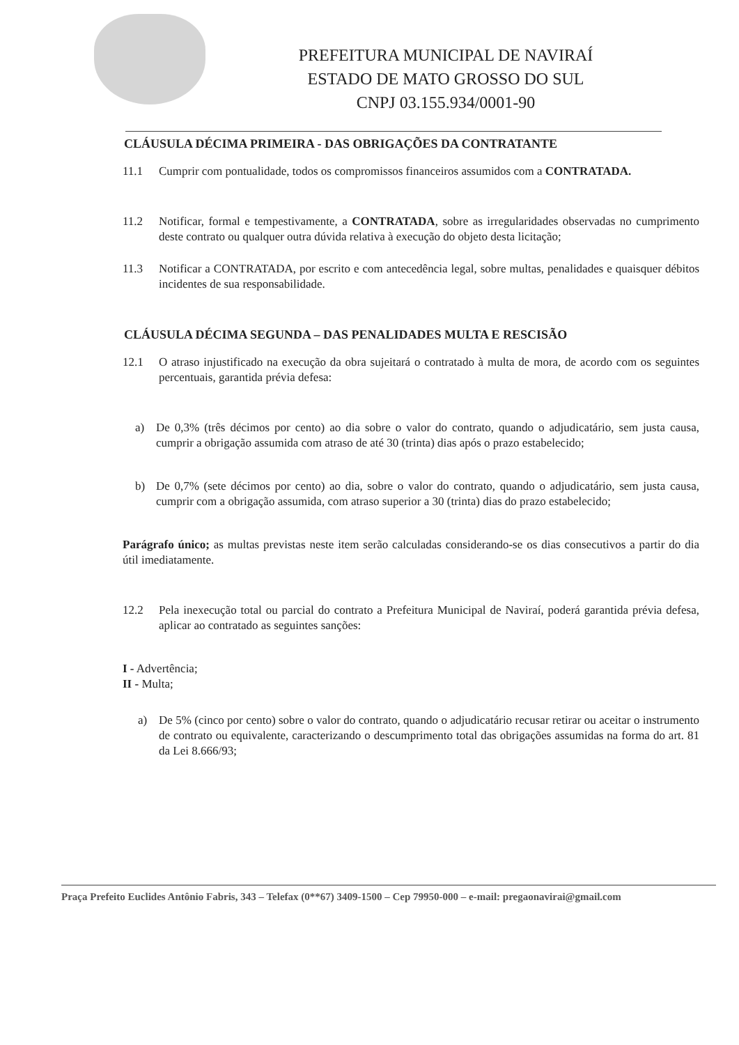PREFEITURA MUNICIPAL DE NAVIRAÍ
ESTADO DE MATO GROSSO DO SUL
CNPJ 03.155.934/0001-90
CLÁUSULA DÉCIMA PRIMEIRA - DAS OBRIGAÇÕES DA CONTRATANTE
11.1 Cumprir com pontualidade, todos os compromissos financeiros assumidos com a CONTRATADA.
11.2 Notificar, formal e tempestivamente, a CONTRATADA, sobre as irregularidades observadas no cumprimento deste contrato ou qualquer outra dúvida relativa à execução do objeto desta licitação;
11.3 Notificar a CONTRATADA, por escrito e com antecedência legal, sobre multas, penalidades e quaisquer débitos incidentes de sua responsabilidade.
CLÁUSULA DÉCIMA SEGUNDA – DAS PENALIDADES MULTA E RESCISÃO
12.1 O atraso injustificado na execução da obra sujeitará o contratado à multa de mora, de acordo com os seguintes percentuais, garantida prévia defesa:
a) De 0,3% (três décimos por cento) ao dia sobre o valor do contrato, quando o adjudicatário, sem justa causa, cumprir a obrigação assumida com atraso de até 30 (trinta) dias após o prazo estabelecido;
b) De 0,7% (sete décimos por cento) ao dia, sobre o valor do contrato, quando o adjudicatário, sem justa causa, cumprir com a obrigação assumida, com atraso superior a 30 (trinta) dias do prazo estabelecido;
Parágrafo único; as multas previstas neste item serão calculadas considerando-se os dias consecutivos a partir do dia útil imediatamente.
12.2 Pela inexecução total ou parcial do contrato a Prefeitura Municipal de Naviraí, poderá garantida prévia defesa, aplicar ao contratado as seguintes sanções:
I - Advertência;
II - Multa;
a) De 5% (cinco por cento) sobre o valor do contrato, quando o adjudicatário recusar retirar ou aceitar o instrumento de contrato ou equivalente, caracterizando o descumprimento total das obrigações assumidas na forma do art. 81 da Lei 8.666/93;
Praça Prefeito Euclides Antônio Fabris, 343 – Telefax (0**67) 3409-1500 – Cep 79950-000 – e-mail: pregaonavirai@gmail.com